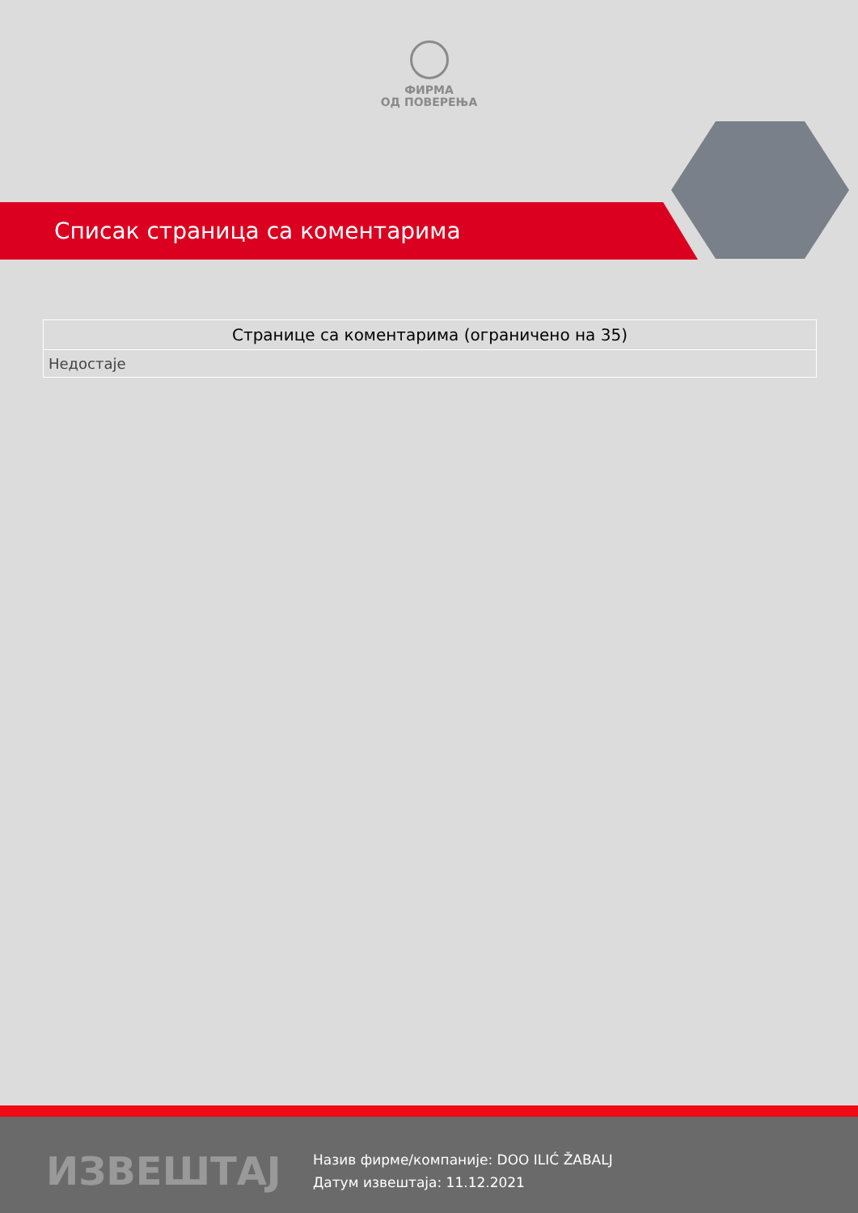ФИРМА
ОД ПОВЕРЕЊА
Списак страница са коментарима
| Странице са коментарима (ограничено на 35) |
| --- |
| Недостаје |
ИЗВЕШТАЈ
Назив фирме/компаније: DOO ILIĆ ŽABALJ
Датум извештаја: 11.12.2021